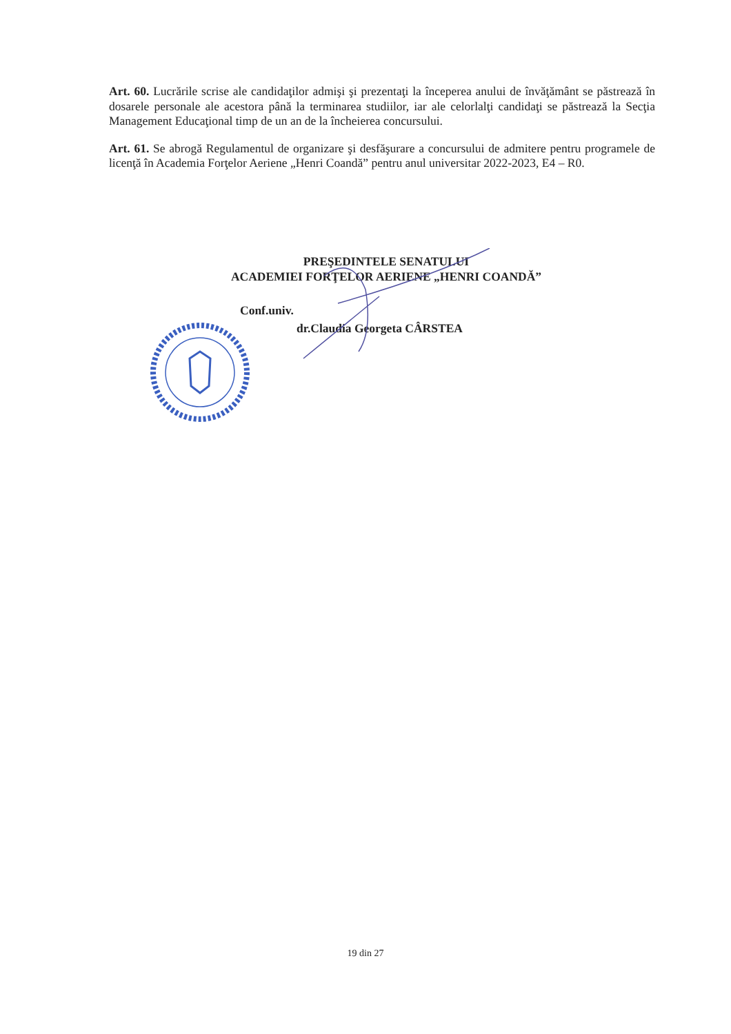Art. 60. Lucrările scrise ale candidaţilor admişi şi prezentaţi la începerea anului de învăţământ se păstrează în dosarele personale ale acestora până la terminarea studiilor, iar ale celorlalţi candidaţi se păstrează la Secţia Management Educaţional timp de un an de la încheierea concursului.
Art. 61. Se abrogă Regulamentul de organizare şi desfăşurare a concursului de admitere pentru programele de licenţă în Academia Forţelor Aeriene „Henri Coandă” pentru anul universitar 2022-2023, E4 – R0.
PREŞEDINTELE SENATULUI
ACADEMIEI FORŢELOR AERIENE „HENRI COANDĂ”
Conf.univ.
dr.Claudia Georgeta CÂRSTEA
19 din 27